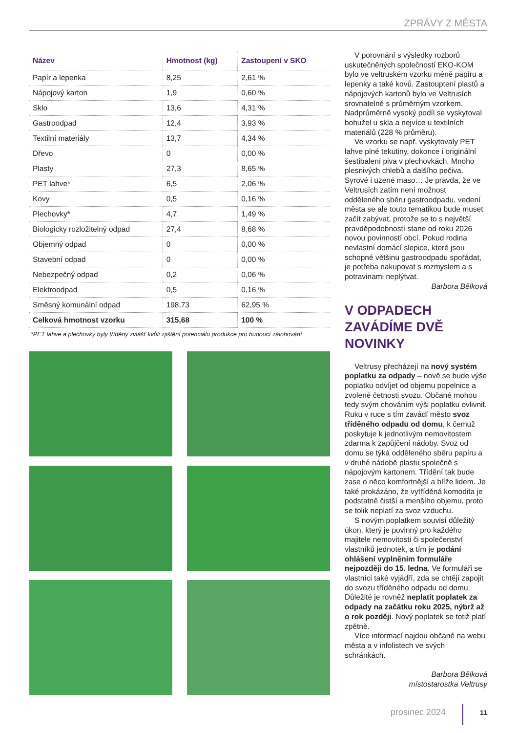ZPRÁVY Z MĚSTA
| Název | Hmotnost (kg) | Zastoupení v SKO |
| --- | --- | --- |
| Papír a lepenka | 8,25 | 2,61 % |
| Nápojový karton | 1,9 | 0,60 % |
| Sklo | 13,6 | 4,31 % |
| Gastroodpad | 12,4 | 3,93 % |
| Textilní materiály | 13,7 | 4,34 % |
| Dřevo | 0 | 0,00 % |
| Plasty | 27,3 | 8,65 % |
| PET lahve* | 6,5 | 2,06 % |
| Kovy | 0,5 | 0,16 % |
| Plechovky* | 4,7 | 1,49 % |
| Biologicky rozložitelný odpad | 27,4 | 8,68 % |
| Objemný odpad | 0 | 0,00 % |
| Stavební odpad | 0 | 0,00 % |
| Nebezpečný odpad | 0,2 | 0,06 % |
| Elektroodpad | 0,5 | 0,16 % |
| Směsný komunální odpad | 198,73 | 62,95 % |
| Celková hmotnost vzorku | 315,68 | 100 % |
*PET lahve a plechovky byly tříděny zvlášť kvůli zjištění potenciálu produkce pro budoucí zálohování
V porovnání s výsledky rozborů uskutečněných společností EKO-KOM bylo ve veltruském vzorku méně papíru a lepenky a také kovů. Zastouptení plastů a nápojových kartonů bylo ve Veltrusích srovnatelné s průměrným vzorkem. Nadprůměrně vysoký podíl se vyskytoval bohužel u skla a nejvíce u textilních materiálů (228 % průměru).
Ve vzorku se např. vyskytovaly PET lahve plné tekutiny, dokonce i originální šestibalení piva v plechovkách. Mnoho plesnivých chlebů a dalšího pečiva. Syrové i uzené maso… Je pravda, že ve Veltrusích zatím není možnost odděleného sběru gastroodpadu, vedení města se ale touto tematikou bude muset začít zabývat, protože se to s největší pravděpodobností stane od roku 2026 novou povinností obcí. Pokud rodina nevlastní domácí slepice, které jsou schopné většinu gastroodpadu spořádat, je potřeba nakupovat s rozmyslem a s potravinami neplýtvat.
Barbora Bělková
V ODPADECH ZAVÁDÍME DVĚ NOVINKY
Veltrusy přecházejí na nový systém poplatku za odpady – nově se bude výše poplatku odvíjet od objemu popelnice a zvolené četnosti svozu. Občané mohou tedy svým chováním výši poplatku ovlivnit. Ruku v ruce s tím zavádí město svoz tříděného odpadu od domu, k čemuž poskytuje k jednotlivým nemovitostem zdarma k zapůjčení nádoby. Svoz od domu se týká odděleného sběru papíru a v druhé nádobě plastu společně s nápojovým kartonem. Třídění tak bude zase o něco komfortnější a blíže lidem. Je také prokázáno, že vytříděná komodita je podstatně čistší a menšího objemu, proto se tolik neplatí za svoz vzduchu.
S novým poplatkem souvisí důležitý úkon, který je povinný pro každého majitele nemovitosti či společenství vlastníků jednotek, a tím je podání ohlášení vyplněním formuláře nejpozději do 15. ledna. Ve formuláři se vlastníci také vyjádří, zda se chtějí zapojit do svozu tříděného odpadu od domu. Důležité je rovněž neplatit poplatek za odpady na začátku roku 2025, nýbrž až o rok později. Nový poplatek se totiž platí zpětně.
Více informací najdou občané na webu města a v infolistech ve svých schránkách.
Barbora Bělková
místostarostka Veltrusy
prosinec 2024 11